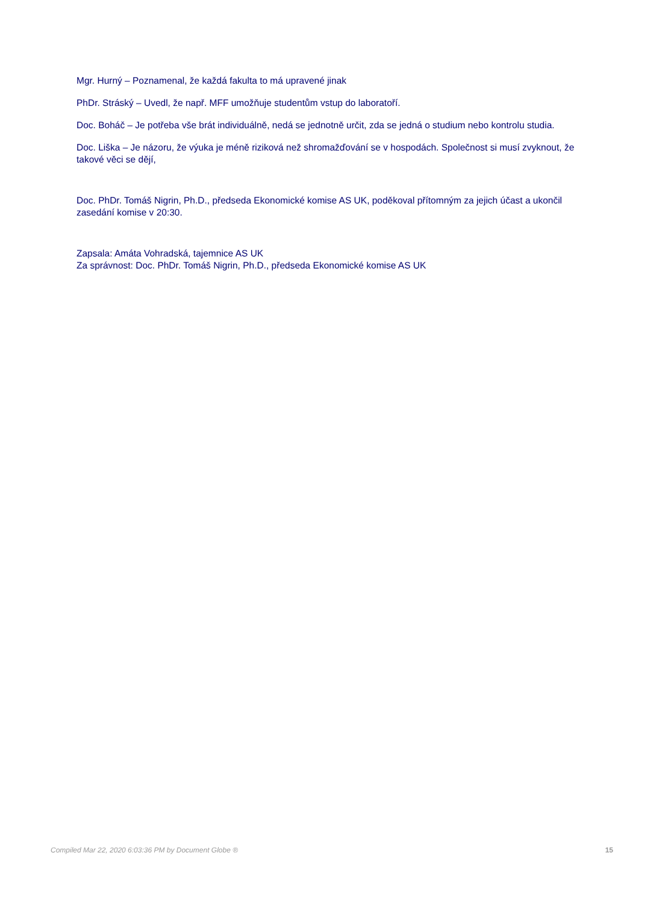Mgr. Hurný – Poznamenal, že každá fakulta to má upravené jinak
PhDr. Stráský – Uvedl, že např. MFF umožňuje studentům vstup do laboratoří.
Doc. Boháč – Je potřeba vše brát individuálně, nedá se jednotně určit, zda se jedná o studium nebo kontrolu studia.
Doc. Liška – Je názoru, že výuka je méně riziková než shromažďování se v hospodách. Společnost si musí zvyknout, že takové věci se dějí,
Doc. PhDr. Tomáš Nigrin, Ph.D., předseda Ekonomické komise AS UK, poděkoval přítomným za jejich účast a ukončil zasedání komise v 20:30.
Zapsala: Amáta Vohradská, tajemnice AS UK
Za správnost: Doc. PhDr. Tomáš Nigrin, Ph.D., předseda Ekonomické komise AS UK
Compiled Mar 22, 2020 6:03:36 PM by Document Globe ® 15